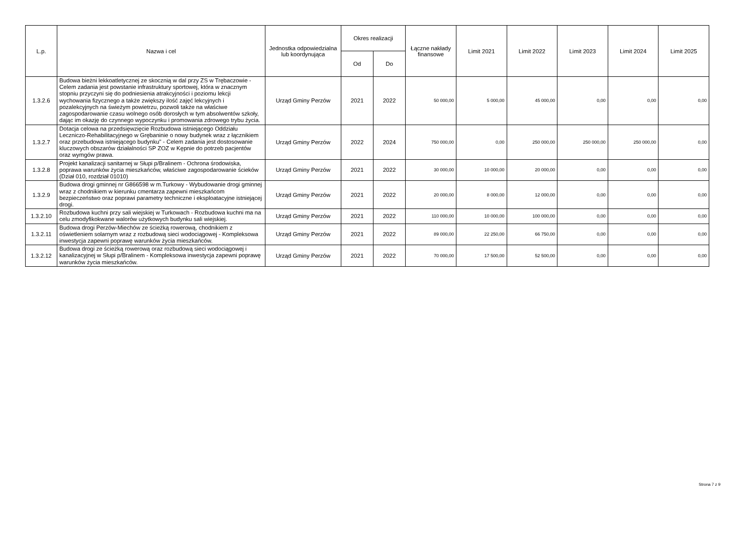| L.p. | Nazwa i cel | Jednostka odpowiedzialna lub koordynująca | Okres realizacji | | Łączne nakłady finansowe | Limit 2021 | Limit 2022 | Limit 2023 | Limit 2024 | Limit 2025 |
| --- | --- | --- | --- | --- | --- | --- | --- | --- | --- | --- |
| | | | Od | Do | | | | | | |
| 1.3.2.6 | Budowa bieżni lekkoatletycznej ze skocznią w dal przy ZS w Trębaczowie - Celem zadania jest powstanie infrastruktury sportowej, która w znacznym stopniu przyczyni się do podniesienia atrakcyjności i poziomu lekcji wychowania fizycznego a także zwiększy ilość zajęć lekcyjnych i pozalekcyjnych na świeżym powietrzu, pozwoli także na właściwe zagospodarowanie czasu wolnego osób dorosłych w tym absolwentów szkoły, dając im okazję do czynnego wypoczynku i promowania zdrowego trybu życia. | Urząd Gminy Perzów | 2021 | 2022 | 50 000,00 | 5 000,00 | 45 000,00 | 0,00 | 0,00 | 0,00 |
| 1.3.2.7 | Dotacja celowa na przedsięwzięcie Rozbudowa istniejącego Oddziału Leczniczo-Rehabilitacyjnego w Grębaninie o nowy budynek wraz z łącznikiem oraz przebudowa istniejącego budynku" - Celem zadania jest dostosowanie kluczowych obszarów działalności SP ZOZ w Kępnie do potrzeb pacjentów oraz wymgów prawa. | Urząd Gminy Perzów | 2022 | 2024 | 750 000,00 | 0,00 | 250 000,00 | 250 000,00 | 250 000,00 | 0,00 |
| 1.3.2.8 | Projekt kanalizacji sanitarnej w Słupi p/Bralinem - Ochrona środowiska, poprawa warunków życia mieszkańców, właściwe zagospodarowanie ścieków (Dział 010, rozdział 01010) | Urząd Gminy Perzów | 2021 | 2022 | 30 000,00 | 10 000,00 | 20 000,00 | 0,00 | 0,00 | 0,00 |
| 1.3.2.9 | Budowa drogi gminnej nr G866598 w m.Turkowy - Wybudowanie drogi gminnej wraz z chodnikiem w kierunku cmentarza zapewni mieszkańcom bezpieczeństwo oraz poprawi parametry techniczne i eksploatacyjne istniejącej drogi. | Urząd Gminy Perzów | 2021 | 2022 | 20 000,00 | 8 000,00 | 12 000,00 | 0,00 | 0,00 | 0,00 |
| 1.3.2.10 | Rozbudowa kuchni przy sali wiejskiej w Turkowach - Rozbudowa kuchni ma na celu zmodyfikokwane walorów użytkowych budynku sali wiejskiej. | Urząd Gminy Perzów | 2021 | 2022 | 110 000,00 | 10 000,00 | 100 000,00 | 0,00 | 0,00 | 0,00 |
| 1.3.2.11 | Budowa drogi Perzów-Miechów ze ścieżką rowerową, chodnikiem z oświetleniem solarnym wraz z rozbudową sieci wodociągowej - Kompleksowa inwestycja zapewni poprawę warunków życia mieszkańców. | Urząd Gminy Perzów | 2021 | 2022 | 89 000,00 | 22 250,00 | 66 750,00 | 0,00 | 0,00 | 0,00 |
| 1.3.2.12 | Budowa drogi ze ścieżką rowerową oraz rozbudową sieci wodociągowej i kanalizacyjnej w Słupi p/Bralinem - Kompleksowa inwestycja zapewni poprawę warunków życia mieszkańców. | Urząd Gminy Perzów | 2021 | 2022 | 70 000,00 | 17 500,00 | 52 500,00 | 0,00 | 0,00 | 0,00 |
Strona 7 z 9